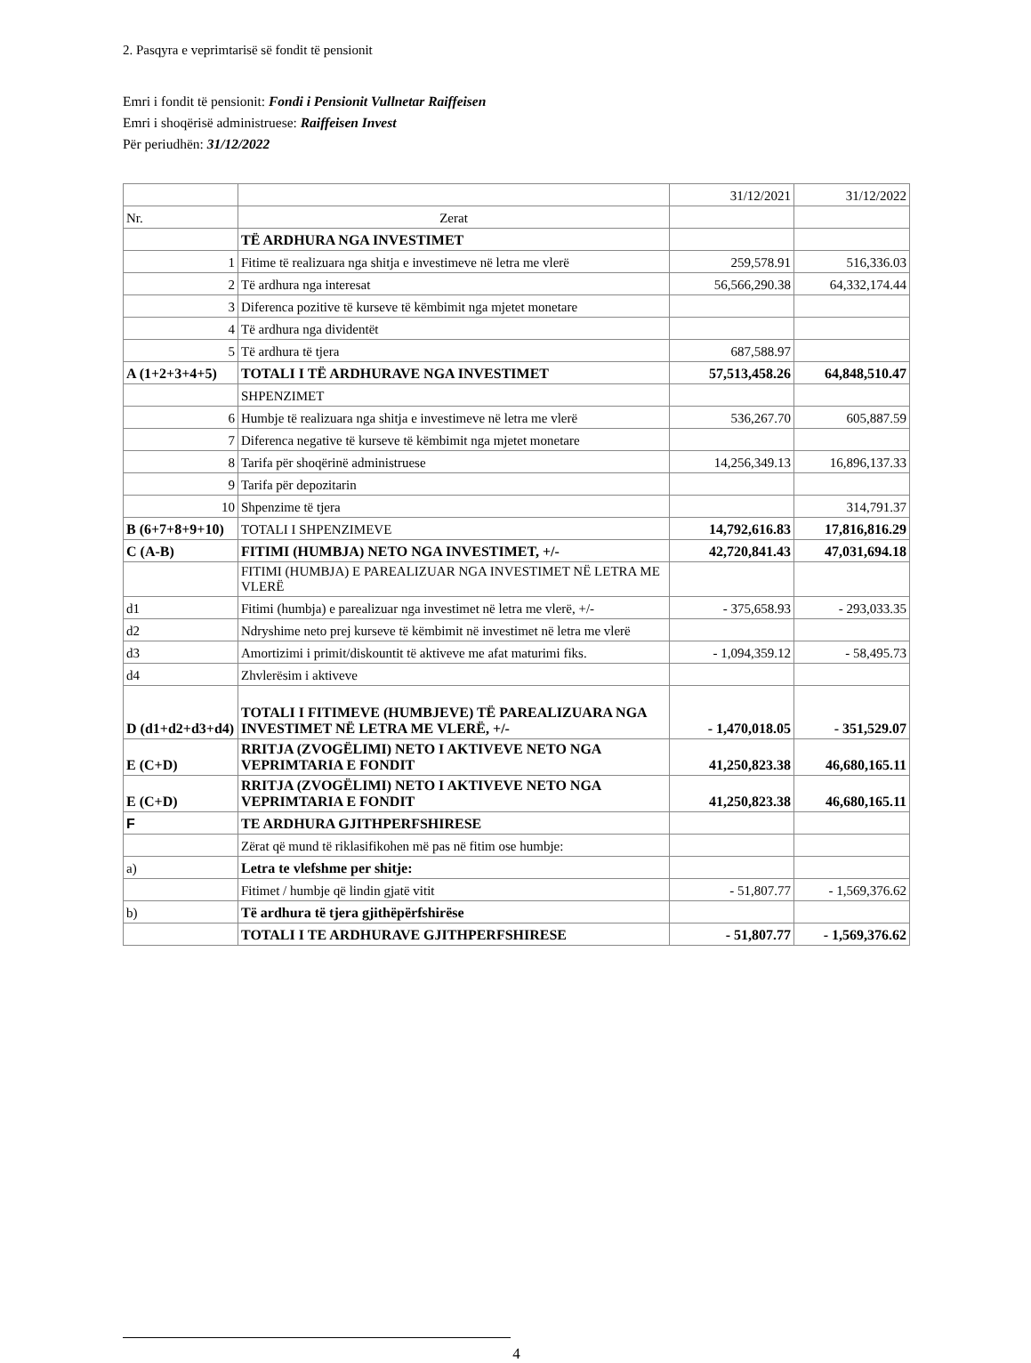2. Pasqyra e veprimtarisë së fondit të pensionit
Emri i fondit të pensionit: Fondi i Pensionit Vullnetar Raiffeisen
Emri i shoqërisë administruese: Raiffeisen Invest
Për periudhën: 31/12/2022
| | | 31/12/2021 | 31/12/2022 |
| Nr. | Zerat | | |
| | TË ARDHURA NGA INVESTIMET | | |
| 1 | Fitime të realizuara nga shitja e investimeve në letra me vlerë | 259,578.91 | 516,336.03 |
| 2 | Të ardhura nga interesat | 56,566,290.38 | 64,332,174.44 |
| 3 | Diferenca pozitive të kurseve të këmbimit nga mjetet monetare | | |
| 4 | Të ardhura nga dividentët | | |
| 5 | Të ardhura të tjera | 687,588.97 | |
| A (1+2+3+4+5) | TOTALI I TË ARDHURAVE NGA INVESTIMET | 57,513,458.26 | 64,848,510.47 |
| | SHPENZIMET | | |
| 6 | Humbje të realizuara nga shitja e investimeve në letra me vlerë | 536,267.70 | 605,887.59 |
| 7 | Diferenca negative të kurseve të këmbimit nga mjetet monetare | | |
| 8 | Tarifa për shoqërinë administruese | 14,256,349.13 | 16,896,137.33 |
| 9 | Tarifa për depozitarin | | |
| 10 | Shpenzime të tjera | | 314,791.37 |
| B (6+7+8+9+10) | TOTALI I SHPENZIMEVE | 14,792,616.83 | 17,816,816.29 |
| C (A-B) | FITIMI (HUMBJA) NETO NGA INVESTIMET, +/- | 42,720,841.43 | 47,031,694.18 |
| | FITIMI (HUMBJA) E PAREALIZUAR NGA INVESTIMET NË LETRA ME VLERË | | |
| d1 | Fitimi (humbja) e parealizuar nga investimet në letra me vlerë, +/- | - 375,658.93 | - 293,033.35 |
| d2 | Ndryshime neto prej kurseve të këmbimit në investimet në letra me vlerë | | |
| d3 | Amortizimi i primit/diskountit të aktiveve me afat maturimi fiks. | - 1,094,359.12 | - 58,495.73 |
| d4 | Zhvlerësim i aktiveve | | |
| D (d1+d2+d3+d4) | TOTALI I FITIMEVE (HUMBJEVE) TË PAREALIZUARA NGA INVESTIMET NË LETRA ME VLERË, +/- | - 1,470,018.05 | - 351,529.07 |
| E (C+D) | RRITJA (ZVOGËLIMI) NETO I AKTIVEVE NETO NGA VEPRIMTARIA E FONDIT | 41,250,823.38 | 46,680,165.11 |
| E (C+D) | RRITJA (ZVOGËLIMI) NETO I AKTIVEVE NETO NGA VEPRIMTARIA E FONDIT | 41,250,823.38 | 46,680,165.11 |
| F | TE ARDHURA GJITHPERFSHIRESE | | |
| | Zërat që mund të riklasifikohen më pas në fitim ose humbje: | | |
| a) | Letra te vlefshme per shitje: | | |
| | Fitimet / humbje që lindin gjatë vitit | - 51,807.77 | - 1,569,376.62 |
| b) | Të ardhura të tjera gjithëpërfshirëse | | |
| | TOTALI I TE ARDHURAVE GJITHPERFSHIRESE | - 51,807.77 | - 1,569,376.62 |
4